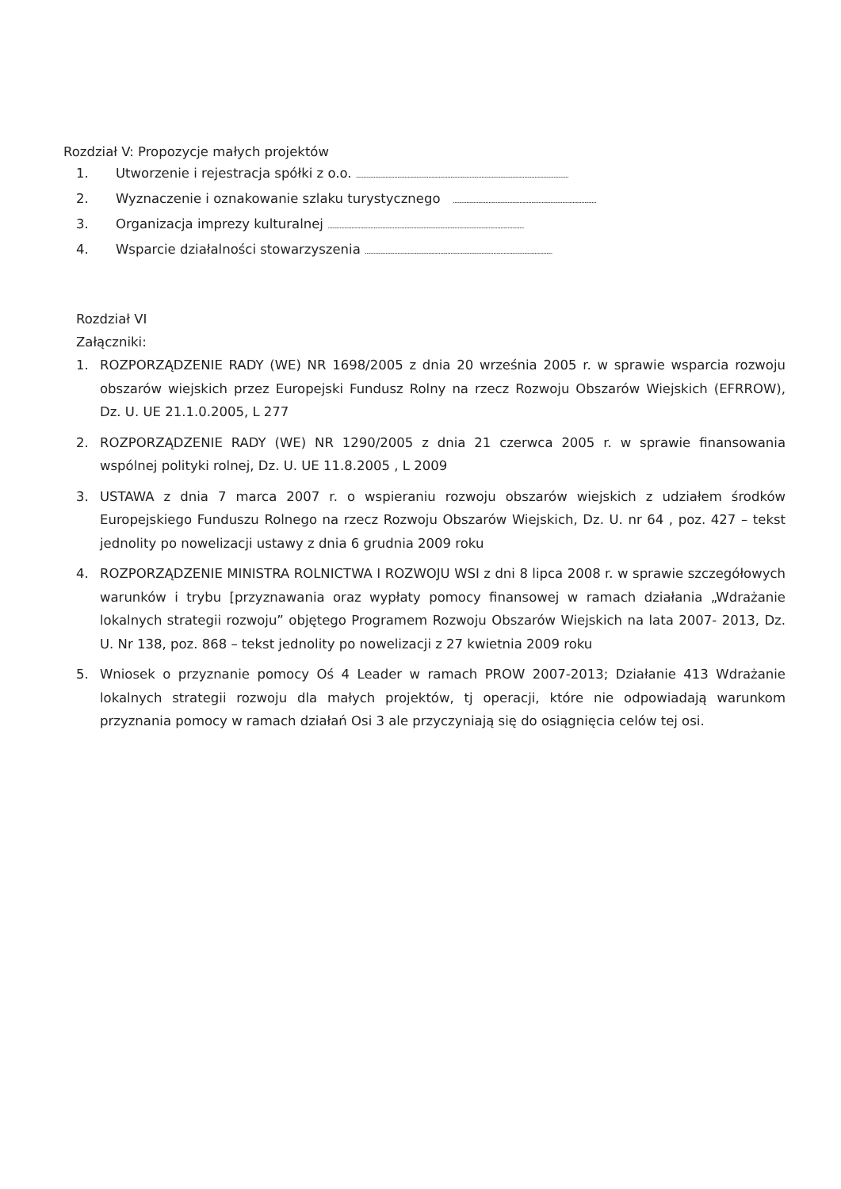Rozdział V: Propozycje małych projektów
1. Utworzenie i rejestracja spółki z o.o. ................................................................................................................................................
2. Wyznaczenie i oznakowanie szlaku turystycznego .................................................................................................
3. Organizacja imprezy kulturalnej .....................................................................................................................................
4. Wsparcie działalności stowarzyszenia ...............................................................................................................................
Rozdział VI
Załączniki:
1. ROZPORZĄDZENIE RADY (WE) NR 1698/2005 z dnia 20 września 2005 r. w sprawie wsparcia rozwoju obszarów wiejskich przez Europejski Fundusz Rolny na rzecz Rozwoju Obszarów Wiejskich (EFRROW), Dz. U. UE 21.1.0.2005, L 277
2. ROZPORZĄDZENIE RADY (WE) NR 1290/2005 z dnia 21 czerwca 2005 r. w sprawie finansowania wspólnej polityki rolnej, Dz. U. UE 11.8.2005 , L 2009
3. USTAWA z dnia 7 marca 2007 r. o wspieraniu rozwoju obszarów wiejskich z udziałem środków Europejskiego Funduszu Rolnego na rzecz Rozwoju Obszarów Wiejskich, Dz. U. nr 64 , poz. 427 – tekst jednolity po nowelizacji ustawy z dnia 6 grudnia 2009 roku
4. ROZPORZĄDZENIE MINISTRA ROLNICTWA I ROZWOJU WSI z dni 8 lipca 2008 r. w sprawie szczegółowych warunków i trybu [przyznawania oraz wypłaty pomocy finansowej w ramach działania „Wdrażanie lokalnych strategii rozwoju” objętego Programem Rozwoju Obszarów Wiejskich na lata 2007- 2013, Dz. U. Nr 138, poz. 868 – tekst jednolity po nowelizacji z 27 kwietnia 2009 roku
5. Wniosek o przyznanie pomocy Oś 4 Leader w ramach PROW 2007-2013; Działanie 413 Wdrażanie lokalnych strategii rozwoju dla małych projektów, tj operacji, które nie odpowiadają warunkom przyznania pomocy w ramach działań Osi 3 ale przyczyniają się do osiągnięcia celów tej osi.